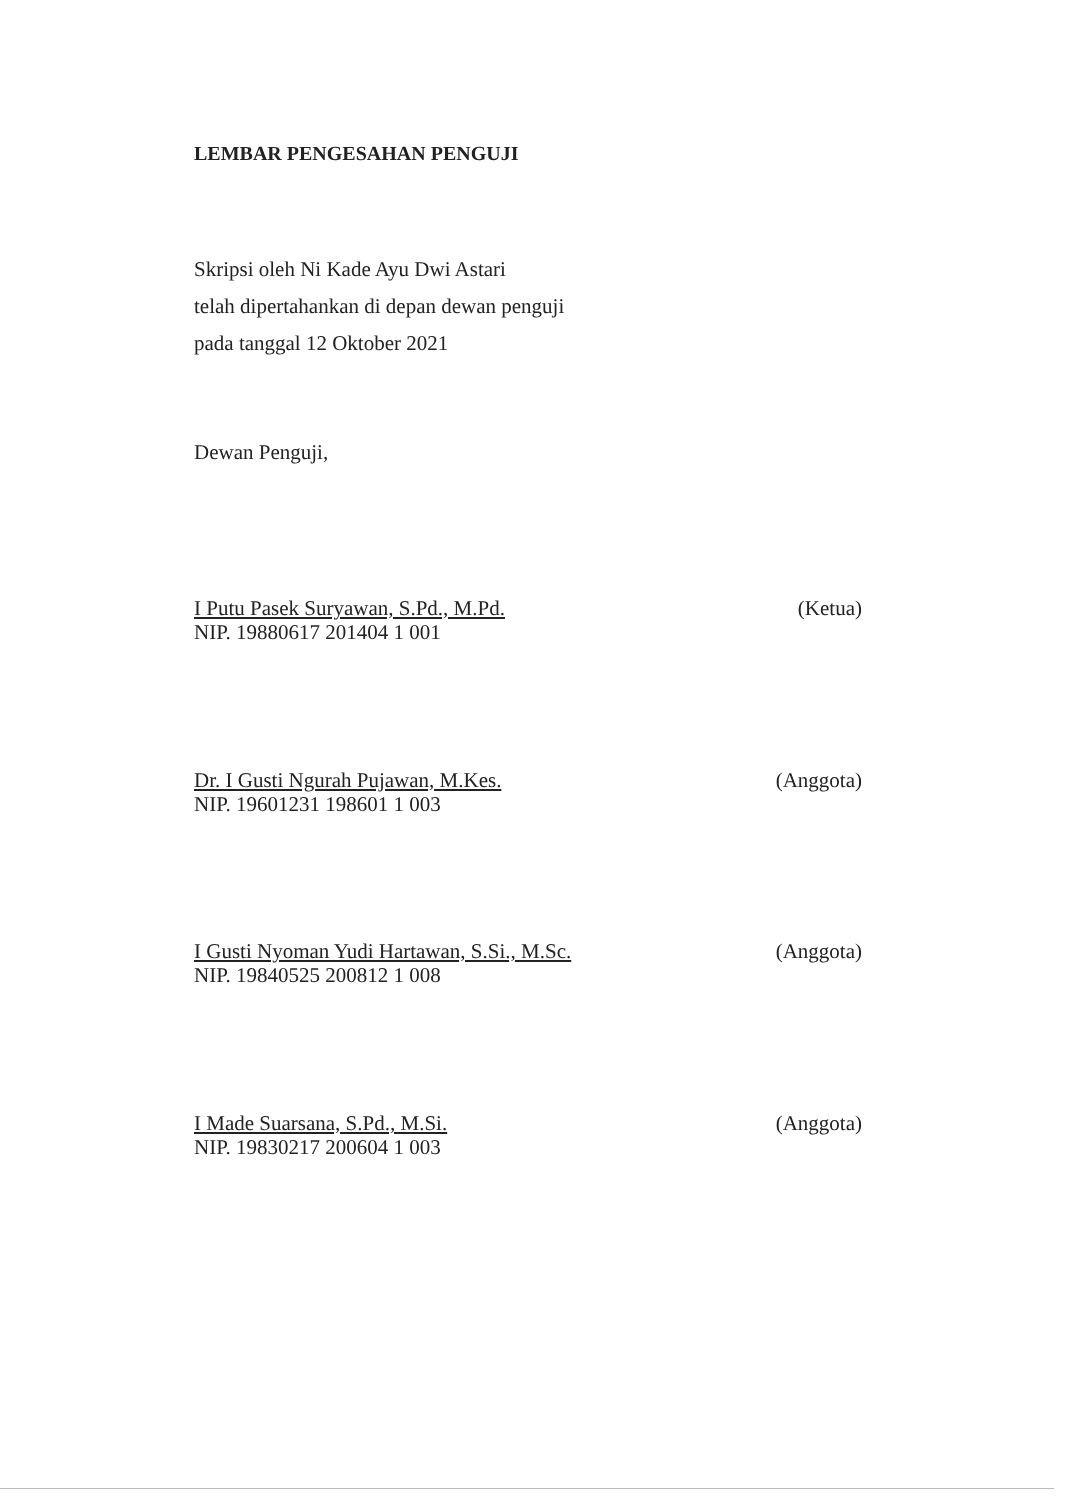LEMBAR PENGESAHAN PENGUJI
Skripsi oleh Ni Kade Ayu Dwi Astari
telah dipertahankan di depan dewan penguji
pada tanggal 12 Oktober 2021
Dewan Penguji,
I Putu Pasek Suryawan, S.Pd., M.Pd. (Ketua)
NIP. 19880617 201404 1 001
Dr. I Gusti Ngurah Pujawan, M.Kes. (Anggota)
NIP. 19601231 198601 1 003
I Gusti Nyoman Yudi Hartawan, S.Si., M.Sc. (Anggota)
NIP. 19840525 200812 1 008
I Made Suarsana, S.Pd., M.Si. (Anggota)
NIP. 19830217 200604 1 003